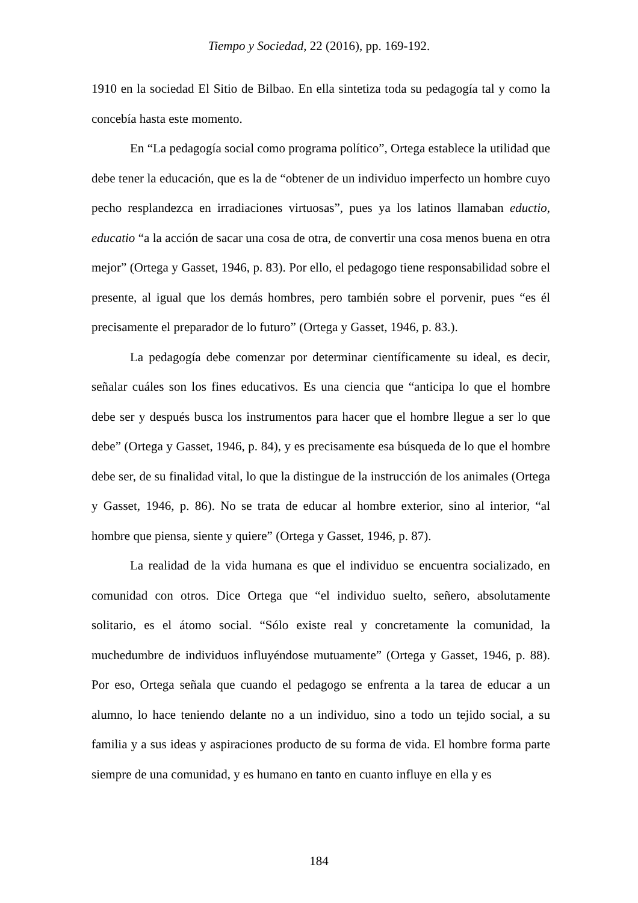Tiempo y Sociedad, 22 (2016), pp. 169-192.
1910 en la sociedad El Sitio de Bilbao. En ella sintetiza toda su pedagogía tal y como la concebía hasta este momento.
En “La pedagogía social como programa político”, Ortega establece la utilidad que debe tener la educación, que es la de “obtener de un individuo imperfecto un hombre cuyo pecho resplandezca en irradiaciones virtuosas”, pues ya los latinos llamaban eductio, educatio “a la acción de sacar una cosa de otra, de convertir una cosa menos buena en otra mejor” (Ortega y Gasset, 1946, p. 83). Por ello, el pedagogo tiene responsabilidad sobre el presente, al igual que los demás hombres, pero también sobre el porvenir, pues “es él precisamente el preparador de lo futuro” (Ortega y Gasset, 1946, p. 83.).
La pedagogía debe comenzar por determinar científicamente su ideal, es decir, señalar cuáles son los fines educativos. Es una ciencia que “anticipa lo que el hombre debe ser y después busca los instrumentos para hacer que el hombre llegue a ser lo que debe” (Ortega y Gasset, 1946, p. 84), y es precisamente esa búsqueda de lo que el hombre debe ser, de su finalidad vital, lo que la distingue de la instrucción de los animales (Ortega y Gasset, 1946, p. 86). No se trata de educar al hombre exterior, sino al interior, “al hombre que piensa, siente y quiere” (Ortega y Gasset, 1946, p. 87).
La realidad de la vida humana es que el individuo se encuentra socializado, en comunidad con otros. Dice Ortega que “el individuo suelto, señero, absolutamente solitario, es el átomo social. “Sólo existe real y concretamente la comunidad, la muchedumbre de individuos influyéndose mutuamente” (Ortega y Gasset, 1946, p. 88). Por eso, Ortega señala que cuando el pedagogo se enfrenta a la tarea de educar a un alumno, lo hace teniendo delante no a un individuo, sino a todo un tejido social, a su familia y a sus ideas y aspiraciones producto de su forma de vida. El hombre forma parte siempre de una comunidad, y es humano en tanto en cuanto influye en ella y es
184